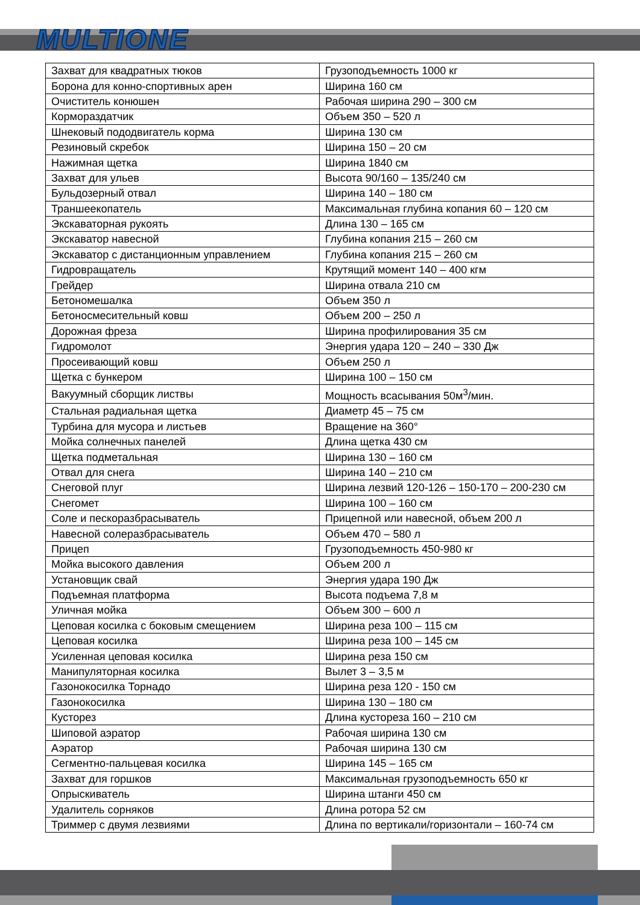MULTIONE
| Захват для квадратных тюков | Грузоподъемность 1000 кг |
| Борона для конно-спортивных арен | Ширина 160 см |
| Очиститель конюшен | Рабочая ширина 290 – 300 см |
| Кормораздатчик | Объем 350 – 520 л |
| Шнековый пододвигатель корма | Ширина 130 см |
| Резиновый скребок | Ширина 150 – 20 см |
| Нажимная щетка | Ширина 1840 см |
| Захват для ульев | Высота 90/160 – 135/240 см |
| Бульдозерный отвал | Ширина 140 – 180 см |
| Траншеекопатель | Максимальная глубина копания 60 – 120 см |
| Экскаваторная рукоять | Длина 130 – 165 см |
| Экскаватор навесной | Глубина копания 215 – 260 см |
| Экскаватор с дистанционным управлением | Глубина копания 215 – 260 см |
| Гидровращатель | Крутящий момент 140 – 400 кгм |
| Грейдер | Ширина отвала 210 см |
| Бетономешалка | Объем 350 л |
| Бетоносмесительный ковш | Объем 200 – 250 л |
| Дорожная фреза | Ширина профилирования 35 см |
| Гидромолот | Энергия удара 120 – 240 – 330 Дж |
| Просеивающий ковш | Объем 250 л |
| Щетка с бункером | Ширина 100 – 150 см |
| Вакуумный сборщик листвы | Мощность всасывания 50м<sup>3</sup>/мин. |
| Стальная радиальная щетка | Диаметр 45 – 75 см |
| Турбина для мусора и листьев | Вращение на 360° |
| Мойка солнечных панелей | Длина щетка 430 см |
| Щетка подметальная | Ширина 130 – 160 см |
| Отвал для снега | Ширина 140 – 210 см |
| Снеговой плуг | Ширина лезвий 120-126 – 150-170 – 200-230 см |
| Снегомет | Ширина 100 – 160 см |
| Соле и пескоразбрасыватель | Прицепной или навесной, объем 200 л |
| Навесной солеразбрасыватель | Объем 470 – 580 л |
| Прицеп | Грузоподъемность 450-980 кг |
| Мойка высокого давления | Объем 200 л |
| Установщик свай | Энергия удара 190 Дж |
| Подъемная платформа | Высота подъема 7,8 м |
| Уличная мойка | Объем 300 – 600 л |
| Цеповая косилка с боковым смещением | Ширина реза 100 – 115 см |
| Цеповая косилка | Ширина реза 100 – 145 см |
| Усиленная цеповая косилка | Ширина реза 150 см |
| Манипуляторная косилка | Вылет 3 – 3,5 м |
| Газонокосилка Торнадо | Ширина реза 120 - 150 см |
| Газонокосилка | Ширина 130 – 180 см |
| Кусторез | Длина кустореза 160 – 210 см |
| Шиповой аэратор | Рабочая ширина 130 см |
| Аэратор | Рабочая ширина 130 см |
| Сегментно-пальцевая косилка | Ширина 145 – 165 см |
| Захват для горшков | Максимальная грузоподъемность 650 кг |
| Опрыскиватель | Ширина штанги 450 см |
| Удалитель сорняков | Длина ротора 52 см |
| Триммер с двумя лезвиями | Длина по вертикали/горизонтали – 160-74 см |